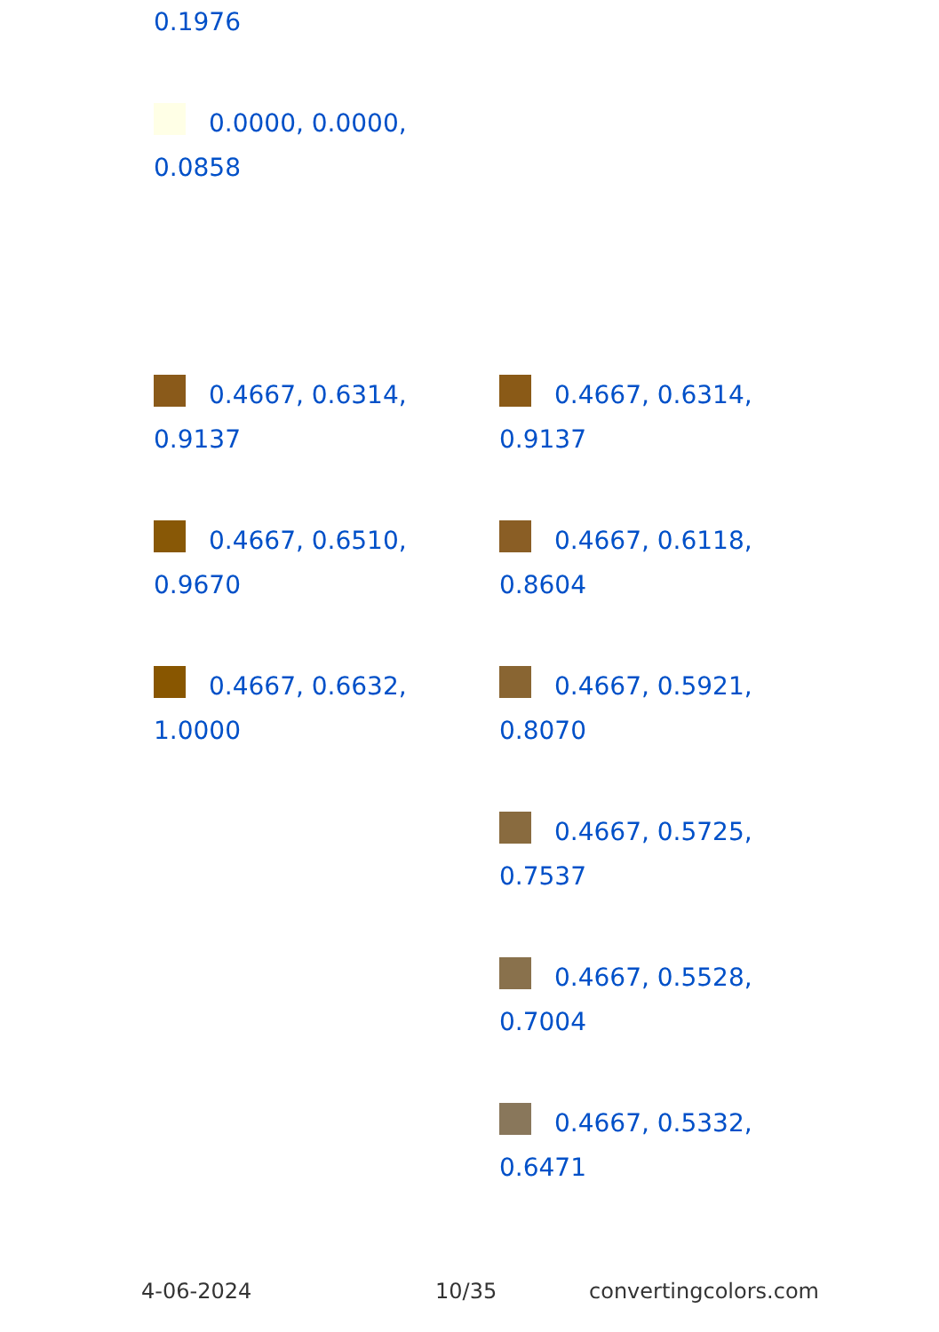0.1976
0.0000, 0.0000, 0.0858
0.4667, 0.6314, 0.9137
0.4667, 0.6314, 0.9137
0.4667, 0.6510, 0.9670
0.4667, 0.6118, 0.8604
0.4667, 0.6632, 1.0000
0.4667, 0.5921, 0.8070
0.4667, 0.5725, 0.7537
0.4667, 0.5528, 0.7004
0.4667, 0.5332, 0.6471
4-06-2024 10/35 convertingcolors.com